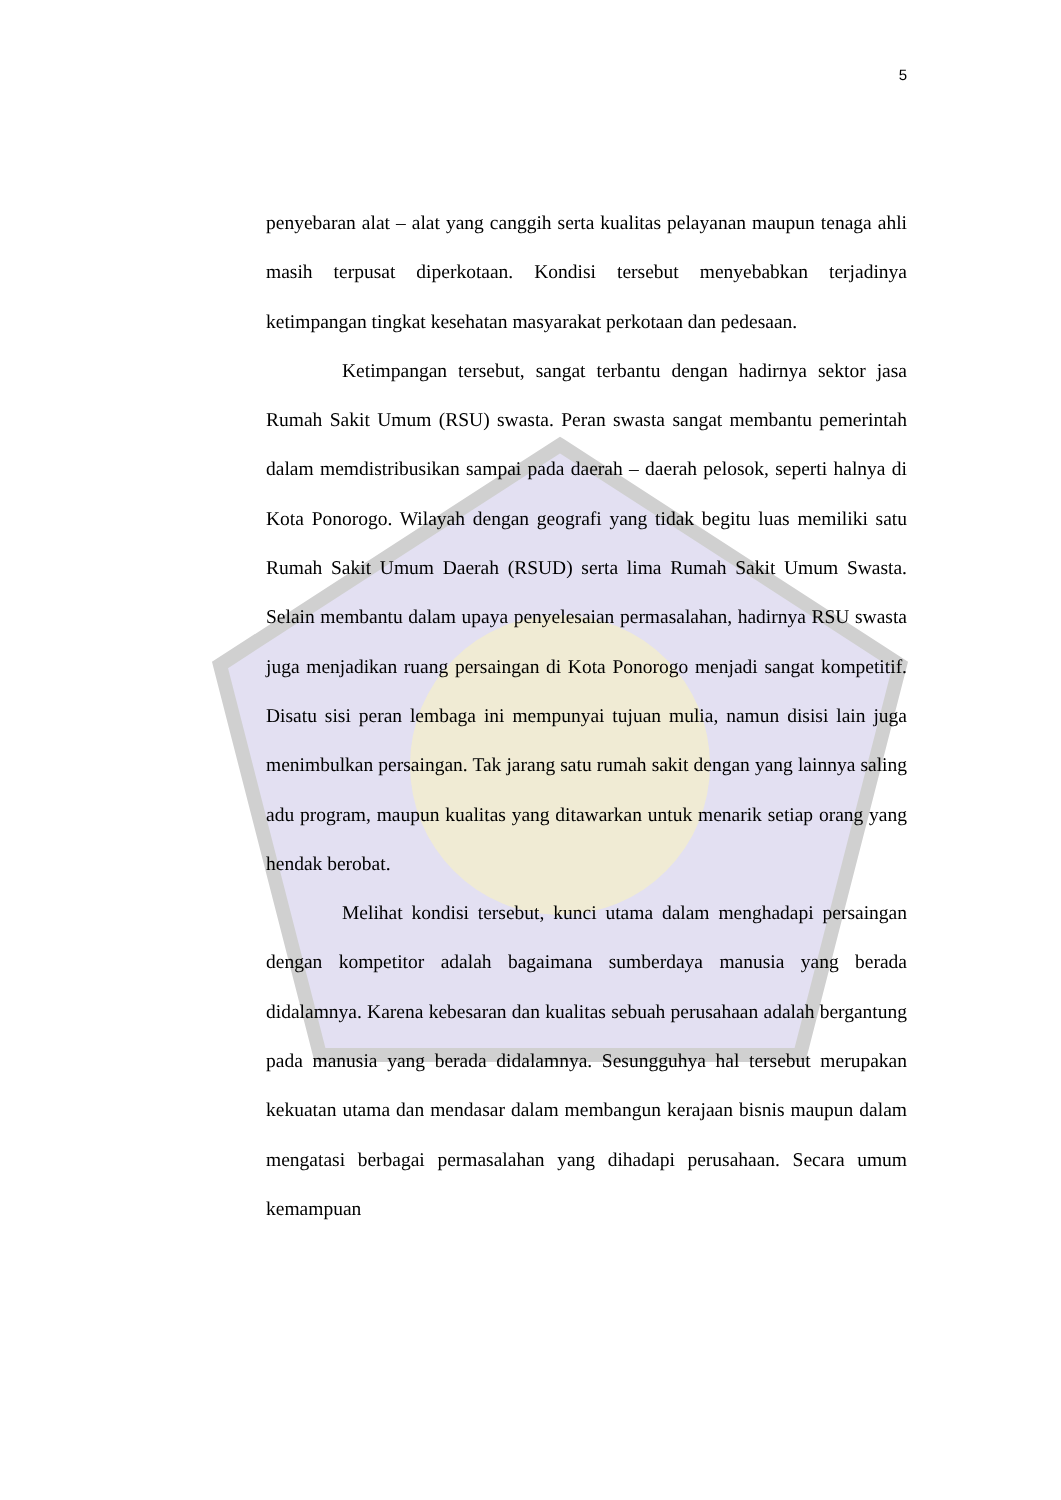5
penyebaran alat – alat yang canggih serta kualitas pelayanan maupun tenaga ahli masih terpusat diperkotaan. Kondisi tersebut menyebabkan terjadinya ketimpangan tingkat kesehatan masyarakat perkotaan dan pedesaan.
Ketimpangan tersebut, sangat terbantu dengan hadirnya sektor jasa Rumah Sakit Umum (RSU) swasta. Peran swasta sangat membantu pemerintah dalam memdistribusikan sampai pada daerah – daerah pelosok, seperti halnya di Kota Ponorogo. Wilayah dengan geografi yang tidak begitu luas memiliki satu Rumah Sakit Umum Daerah (RSUD) serta lima Rumah Sakit Umum Swasta. Selain membantu dalam upaya penyelesaian permasalahan, hadirnya RSU swasta juga menjadikan ruang persaingan di Kota Ponorogo menjadi sangat kompetitif. Disatu sisi peran lembaga ini mempunyai tujuan mulia, namun disisi lain juga menimbulkan persaingan. Tak jarang satu rumah sakit dengan yang lainnya saling adu program, maupun kualitas yang ditawarkan untuk menarik setiap orang yang hendak berobat.
Melihat kondisi tersebut, kunci utama dalam menghadapi persaingan dengan kompetitor adalah bagaimana sumberdaya manusia yang berada didalamnya. Karena kebesaran dan kualitas sebuah perusahaan adalah bergantung pada manusia yang berada didalamnya. Sesungguhya hal tersebut merupakan kekuatan utama dan mendasar dalam membangun kerajaan bisnis maupun dalam mengatasi berbagai permasalahan yang dihadapi perusahaan. Secara umum kemampuan